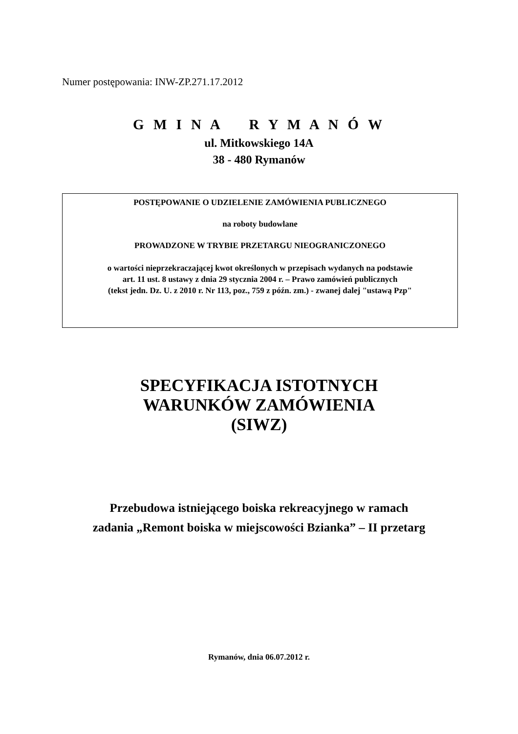Numer postępowania: INW-ZP.271.17.2012
G M I N A R Y M A N Ó W
ul. Mitkowskiego 14A
38 - 480 Rymanów
POSTĘPOWANIE O UDZIELENIE ZAMÓWIENIA PUBLICZNEGO
na roboty budowlane
PROWADZONE W TRYBIE PRZETARGU NIEOGRANICZONEGO
o wartości nieprzekraczającej kwot określonych w przepisach wydanych na podstawie
art. 11 ust. 8 ustawy z dnia 29 stycznia 2004 r. – Prawo zamówień publicznych
(tekst jedn. Dz. U. z 2010 r. Nr 113, poz., 759 z późn. zm.) - zwanej dalej "ustawą Pzp"
SPECYFIKACJA ISTOTNYCH
WARUNKÓW ZAMÓWIENIA
(SIWZ)
Przebudowa istniejącego boiska rekreacyjnego w ramach
zadania „Remont boiska w miejscowości Bzianka” – II przetarg
Rymanów, dnia 06.07.2012 r.